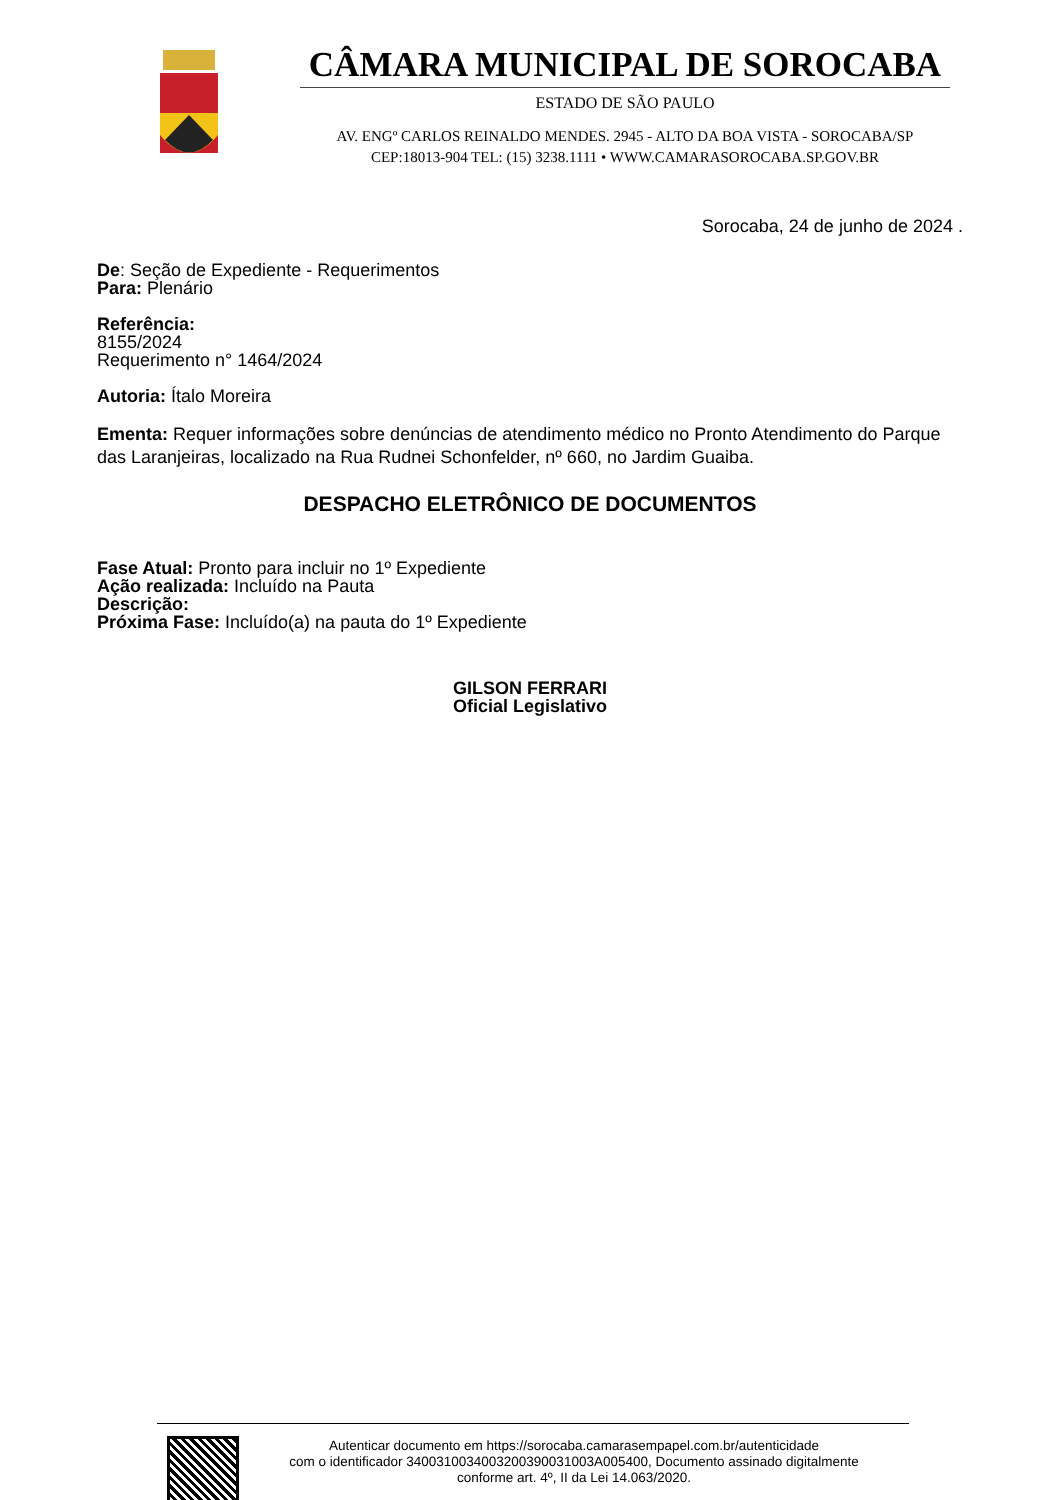CÂMARA MUNICIPAL DE SOROCABA
ESTADO DE SÃO PAULO
AV. ENGº CARLOS REINALDO MENDES. 2945 - ALTO DA BOA VISTA - SOROCABA/SP
CEP:18013-904 TEL: (15) 3238.1111 • WWW.CAMARASOROCABA.SP.GOV.BR
Sorocaba, 24 de junho de 2024 .
De: Seção de Expediente - Requerimentos
Para: Plenário
Referência:
8155/2024
Requerimento n° 1464/2024
Autoria: Ítalo Moreira
Ementa: Requer informações sobre denúncias de atendimento médico no Pronto Atendimento do Parque das Laranjeiras, localizado na Rua Rudnei Schonfelder, nº 660, no Jardim Guaiba.
DESPACHO ELETRÔNICO DE DOCUMENTOS
Fase Atual: Pronto para incluir no 1º Expediente
Ação realizada: Incluído na Pauta
Descrição:
Próxima Fase: Incluído(a) na pauta do 1º Expediente
GILSON FERRARI
Oficial Legislativo
Autenticar documento em https://sorocaba.camarasempapel.com.br/autenticidade
com o identificador 340031003400320039003100​3A005400, Documento assinado digitalmente
conforme art. 4º, II da Lei 14.063/2020.